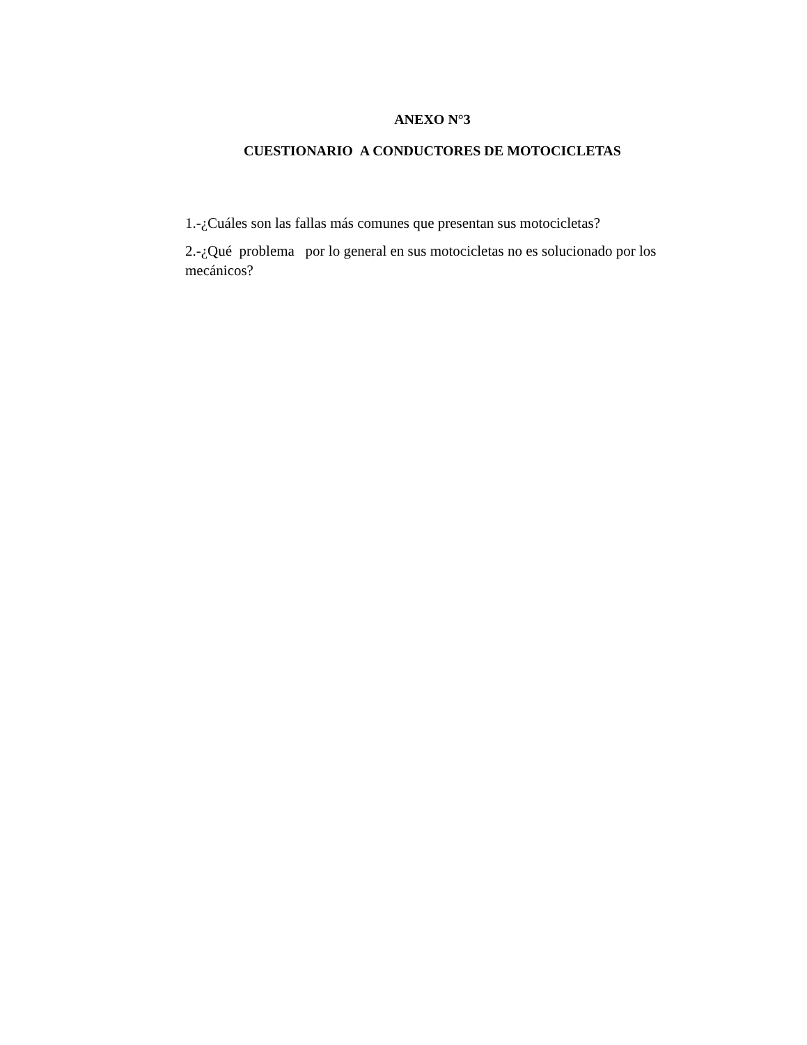ANEXO N°3
CUESTIONARIO A CONDUCTORES DE MOTOCICLETAS
1.-¿Cuáles son las fallas más comunes que presentan sus motocicletas?
2.-¿Qué problema por lo general en sus motocicletas no es solucionado por los mecánicos?